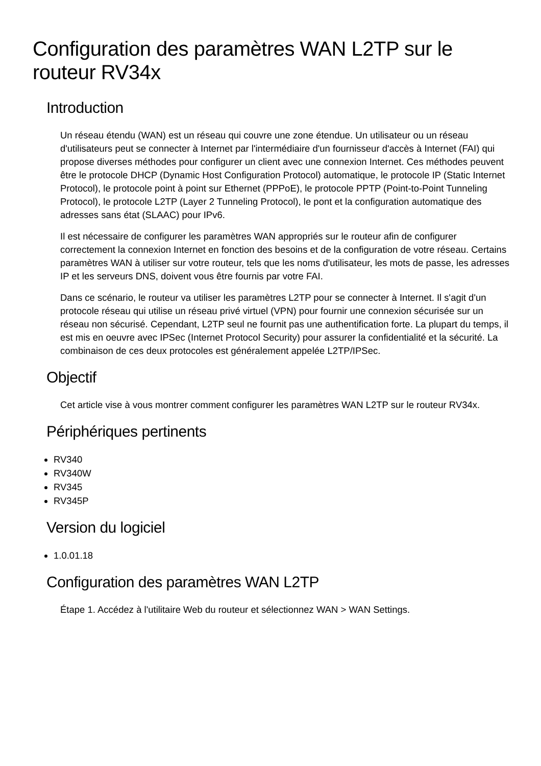Configuration des paramètres WAN L2TP sur le routeur RV34x
Introduction
Un réseau étendu (WAN) est un réseau qui couvre une zone étendue. Un utilisateur ou un réseau d'utilisateurs peut se connecter à Internet par l'intermédiaire d'un fournisseur d'accès à Internet (FAI) qui propose diverses méthodes pour configurer un client avec une connexion Internet. Ces méthodes peuvent être le protocole DHCP (Dynamic Host Configuration Protocol) automatique, le protocole IP (Static Internet Protocol), le protocole point à point sur Ethernet (PPPoE), le protocole PPTP (Point-to-Point Tunneling Protocol), le protocole L2TP (Layer 2 Tunneling Protocol), le pont et la configuration automatique des adresses sans état (SLAAC) pour IPv6.
Il est nécessaire de configurer les paramètres WAN appropriés sur le routeur afin de configurer correctement la connexion Internet en fonction des besoins et de la configuration de votre réseau. Certains paramètres WAN à utiliser sur votre routeur, tels que les noms d'utilisateur, les mots de passe, les adresses IP et les serveurs DNS, doivent vous être fournis par votre FAI.
Dans ce scénario, le routeur va utiliser les paramètres L2TP pour se connecter à Internet. Il s'agit d'un protocole réseau qui utilise un réseau privé virtuel (VPN) pour fournir une connexion sécurisée sur un réseau non sécurisé. Cependant, L2TP seul ne fournit pas une authentification forte. La plupart du temps, il est mis en oeuvre avec IPSec (Internet Protocol Security) pour assurer la confidentialité et la sécurité. La combinaison de ces deux protocoles est généralement appelée L2TP/IPSec.
Objectif
Cet article vise à vous montrer comment configurer les paramètres WAN L2TP sur le routeur RV34x.
Périphériques pertinents
RV340
RV340W
RV345
RV345P
Version du logiciel
1.0.01.18
Configuration des paramètres WAN L2TP
Étape 1. Accédez à l'utilitaire Web du routeur et sélectionnez WAN > WAN Settings.